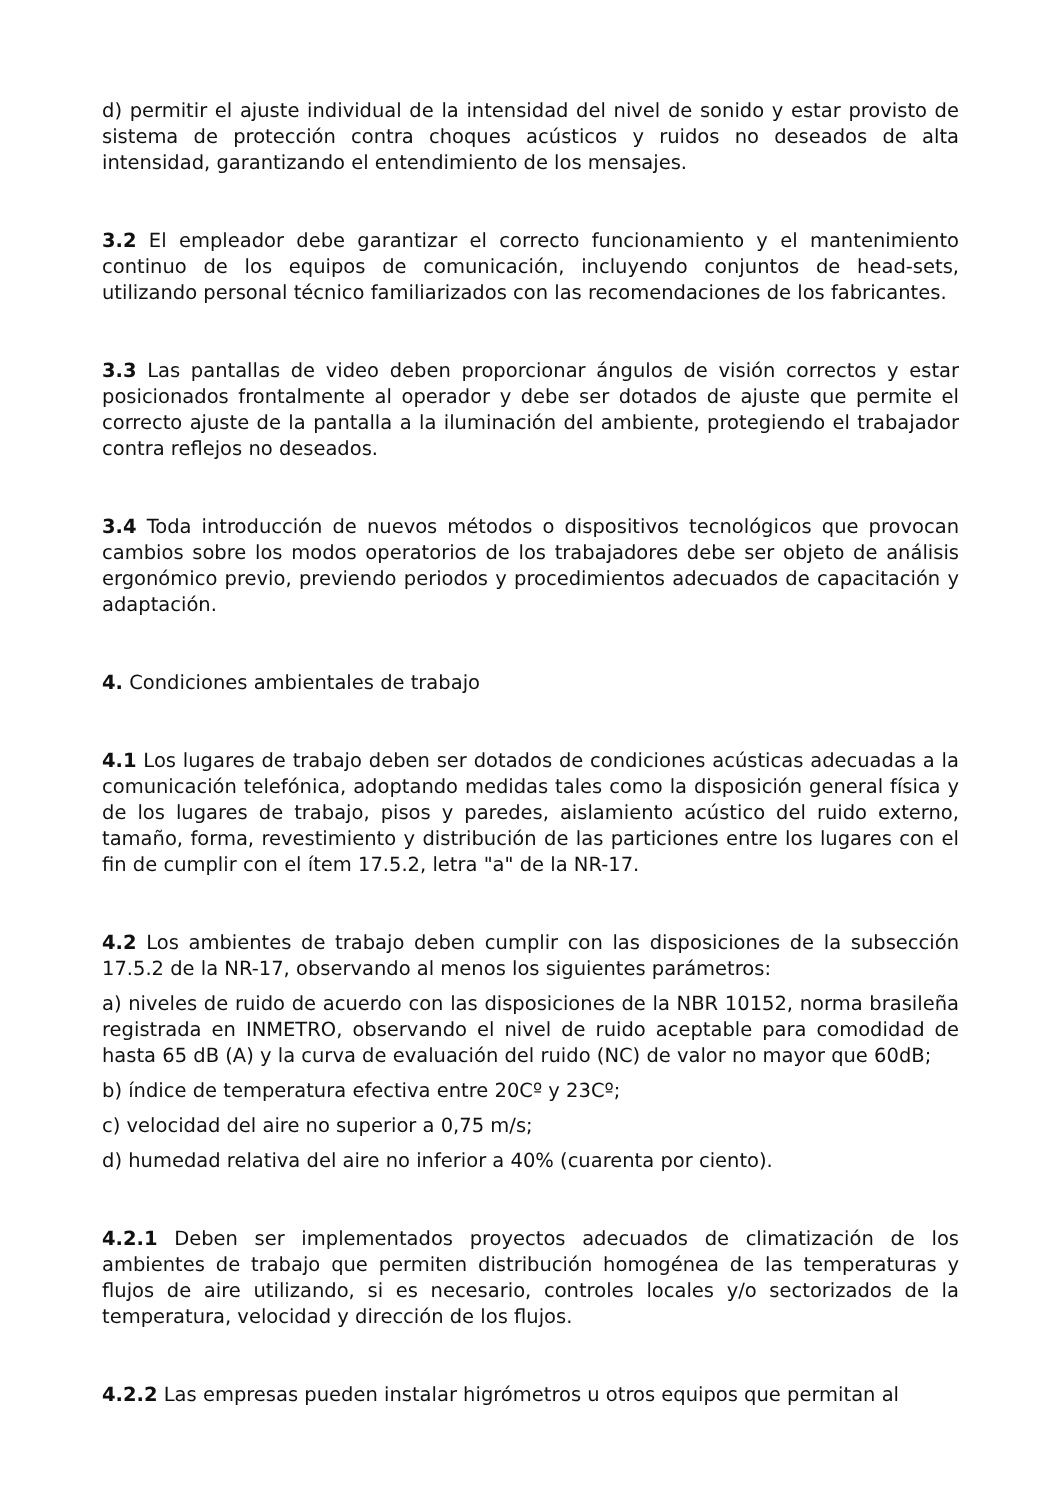d) permitir el ajuste individual de la intensidad del nivel de sonido y estar provisto de sistema de protección contra choques acústicos y ruidos no deseados de alta intensidad, garantizando el entendimiento de los mensajes.
3.2 El empleador debe garantizar el correcto funcionamiento y el mantenimiento continuo de los equipos de comunicación, incluyendo conjuntos de head-sets, utilizando personal técnico familiarizados con las recomendaciones de los fabricantes.
3.3 Las pantallas de video deben proporcionar ángulos de visión correctos y estar posicionados frontalmente al operador y debe ser dotados de ajuste que permite el correcto ajuste de la pantalla a la iluminación del ambiente, protegiendo el trabajador contra reflejos no deseados.
3.4 Toda introducción de nuevos métodos o dispositivos tecnológicos que provocan cambios sobre los modos operatorios de los trabajadores debe ser objeto de análisis ergonómico previo, previendo periodos y procedimientos adecuados de capacitación y adaptación.
4. Condiciones ambientales de trabajo
4.1 Los lugares de trabajo deben ser dotados de condiciones acústicas adecuadas a la comunicación telefónica, adoptando medidas tales como la disposición general física y de los lugares de trabajo, pisos y paredes, aislamiento acústico del ruido externo, tamaño, forma, revestimiento y distribución de las particiones entre los lugares con el fin de cumplir con el ítem 17.5.2, letra "a" de la NR-17.
4.2 Los ambientes de trabajo deben cumplir con las disposiciones de la subsección 17.5.2 de la NR-17, observando al menos los siguientes parámetros:
a) niveles de ruido de acuerdo con las disposiciones de la NBR 10152, norma brasileña registrada en INMETRO, observando el nivel de ruido aceptable para comodidad de hasta 65 dB (A) y la curva de evaluación del ruido (NC) de valor no mayor que 60dB;
b) índice de temperatura efectiva entre 20Cº y 23Cº;
c) velocidad del aire no superior a 0,75 m/s;
d) humedad relativa del aire no inferior a 40% (cuarenta por ciento).
4.2.1 Deben ser implementados proyectos adecuados de climatización de los ambientes de trabajo que permiten distribución homogénea de las temperaturas y flujos de aire utilizando, si es necesario, controles locales y/o sectorizados de la temperatura, velocidad y dirección de los flujos.
4.2.2 Las empresas pueden instalar higrómetros u otros equipos que permitan al